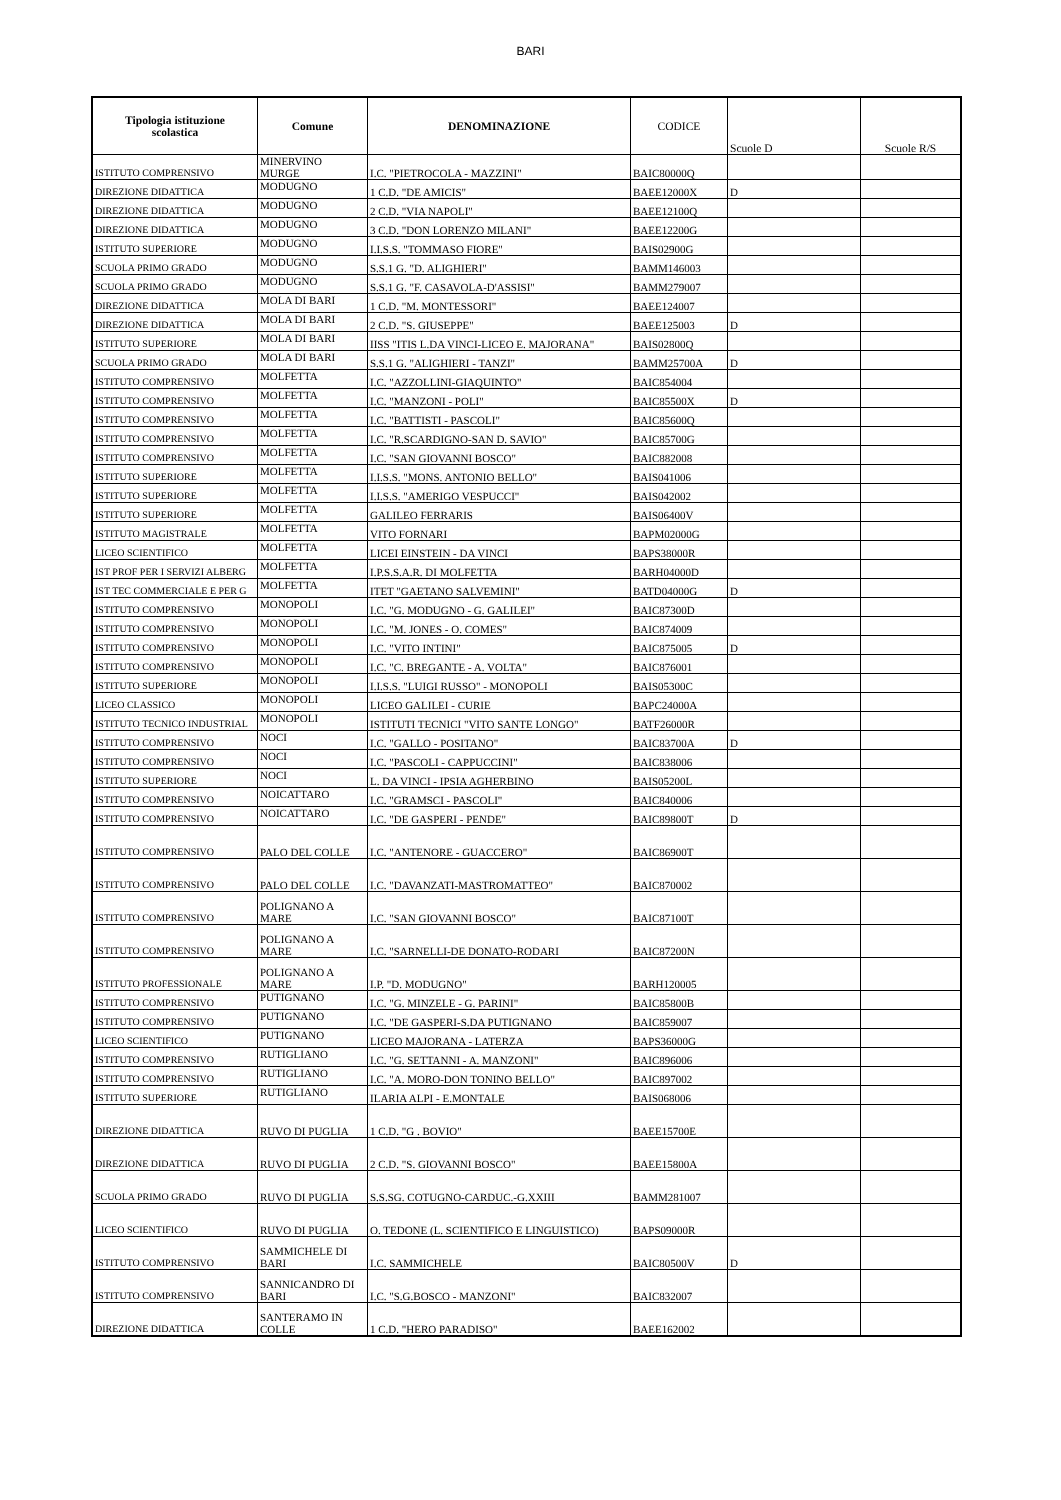BARI
| Tipologia istituzione scolastica | Comune | DENOMINAZIONE | CODICE | Scuole D | Scuole R/S |
| --- | --- | --- | --- | --- | --- |
| ISTITUTO COMPRENSIVO | MINERVINO MURGE | I.C. "PIETROCOLA - MAZZINI" | BAIC80000Q | | |
| DIREZIONE DIDATTICA | MODUGNO | 1 C.D. "DE AMICIS" | BAEE12000X | D | |
| DIREZIONE DIDATTICA | MODUGNO | 2 C.D. "VIA NAPOLI" | BAEE12100Q | | |
| DIREZIONE DIDATTICA | MODUGNO | 3 C.D. "DON LORENZO MILANI" | BAEE12200G | | |
| ISTITUTO SUPERIORE | MODUGNO | I.I.S.S. "TOMMASO FIORE" | BAIS02900G | | |
| SCUOLA PRIMO GRADO | MODUGNO | S.S.1 G. "D. ALIGHIERI" | BAMM146003 | | |
| SCUOLA PRIMO GRADO | MODUGNO | S.S.1 G. "F. CASAVOLA-D'ASSISI" | BAMM279007 | | |
| DIREZIONE DIDATTICA | MOLA DI BARI | 1 C.D. "M. MONTESSORI" | BAEE124007 | | |
| DIREZIONE DIDATTICA | MOLA DI BARI | 2 C.D. "S. GIUSEPPE" | BAEE125003 | D | |
| ISTITUTO SUPERIORE | MOLA DI BARI | IISS "ITIS L.DA VINCI-LICEO E. MAJORANA" | BAIS02800Q | | |
| SCUOLA PRIMO GRADO | MOLA DI BARI | S.S.1 G. "ALIGHIERI - TANZI" | BAMM25700A | D | |
| ISTITUTO COMPRENSIVO | MOLFETTA | I.C. "AZZOLLINI-GIAQUINTO" | BAIC854004 | | |
| ISTITUTO COMPRENSIVO | MOLFETTA | I.C. "MANZONI - POLI" | BAIC85500X | D | |
| ISTITUTO COMPRENSIVO | MOLFETTA | I.C. "BATTISTI - PASCOLI" | BAIC85600Q | | |
| ISTITUTO COMPRENSIVO | MOLFETTA | I.C. "R.SCARDIGNO-SAN D. SAVIO" | BAIC85700G | | |
| ISTITUTO COMPRENSIVO | MOLFETTA | I.C. "SAN GIOVANNI BOSCO" | BAIC882008 | | |
| ISTITUTO SUPERIORE | MOLFETTA | I.I.S.S. "MONS. ANTONIO BELLO" | BAIS041006 | | |
| ISTITUTO SUPERIORE | MOLFETTA | I.I.S.S. "AMERIGO VESPUCCI" | BAIS042002 | | |
| ISTITUTO SUPERIORE | MOLFETTA | GALILEO FERRARIS | BAIS06400V | | |
| ISTITUTO MAGISTRALE | MOLFETTA | VITO FORNARI | BAPM02000G | | |
| LICEO SCIENTIFICO | MOLFETTA | LICEI EINSTEIN - DA VINCI | BAPS38000R | | |
| IST PROF PER I SERVIZI ALBERG | MOLFETTA | I.P.S.S.A.R. DI MOLFETTA | BARH04000D | | |
| IST TEC COMMERCIALE E PER G | MOLFETTA | ITET "GAETANO SALVEMINI" | BATD04000G | D | |
| ISTITUTO COMPRENSIVO | MONOPOLI | I.C. "G. MODUGNO - G. GALILEI" | BAIC87300D | | |
| ISTITUTO COMPRENSIVO | MONOPOLI | I.C. "M. JONES - O. COMES" | BAIC874009 | | |
| ISTITUTO COMPRENSIVO | MONOPOLI | I.C. "VITO INTINI" | BAIC875005 | D | |
| ISTITUTO COMPRENSIVO | MONOPOLI | I.C. "C. BREGANTE - A. VOLTA" | BAIC876001 | | |
| ISTITUTO SUPERIORE | MONOPOLI | I.I.S.S. "LUIGI RUSSO" - MONOPOLI | BAIS05300C | | |
| LICEO CLASSICO | MONOPOLI | LICEO GALILEI - CURIE | BAPC24000A | | |
| ISTITUTO TECNICO INDUSTRIAL | MONOPOLI | ISTITUTI TECNICI "VITO SANTE LONGO" | BATF26000R | | |
| ISTITUTO COMPRENSIVO | NOCI | I.C. "GALLO - POSITANO" | BAIC83700A | D | |
| ISTITUTO COMPRENSIVO | NOCI | I.C. "PASCOLI - CAPPUCCINI" | BAIC838006 | | |
| ISTITUTO SUPERIORE | NOCI | L. DA VINCI - IPSIA AGHERBINO | BAIS05200L | | |
| ISTITUTO COMPRENSIVO | NOICATTARO | I.C. "GRAMSCI - PASCOLI" | BAIC840006 | | |
| ISTITUTO COMPRENSIVO | NOICATTARO | I.C. "DE GASPERI - PENDE" | BAIC89800T | D | |
| ISTITUTO COMPRENSIVO | PALO DEL COLLE | I.C. "ANTENORE - GUACCERO" | BAIC86900T | | |
| ISTITUTO COMPRENSIVO | PALO DEL COLLE | I.C. "DAVANZATI-MASTROMATTEO" | BAIC870002 | | |
| ISTITUTO COMPRENSIVO | POLIGNANO A MARE | I.C. "SAN GIOVANNI BOSCO" | BAIC87100T | | |
| ISTITUTO COMPRENSIVO | POLIGNANO A MARE | I.C. "SARNELLI-DE DONATO-RODARI | BAIC87200N | | |
| ISTITUTO PROFESSIONALE | POLIGNANO A MARE | I.P. "D. MODUGNO" | BARH120005 | | |
| ISTITUTO COMPRENSIVO | PUTIGNANO | I.C. "G. MINZELE - G. PARINI" | BAIC85800B | | |
| ISTITUTO COMPRENSIVO | PUTIGNANO | I.C. "DE GASPERI-S.DA PUTIGNANO | BAIC859007 | | |
| LICEO SCIENTIFICO | PUTIGNANO | LICEO MAJORANA - LATERZA | BAPS36000G | | |
| ISTITUTO COMPRENSIVO | RUTIGLIANO | I.C. "G. SETTANNI - A. MANZONI" | BAIC896006 | | |
| ISTITUTO COMPRENSIVO | RUTIGLIANO | I.C. "A. MORO-DON TONINO BELLO" | BAIC897002 | | |
| ISTITUTO SUPERIORE | RUTIGLIANO | ILARIA ALPI - E.MONTALE | BAIS068006 | | |
| DIREZIONE DIDATTICA | RUVO DI PUGLIA | 1 C.D. "G . BOVIO" | BAEE15700E | | |
| DIREZIONE DIDATTICA | RUVO DI PUGLIA | 2 C.D. "S. GIOVANNI BOSCO" | BAEE15800A | | |
| SCUOLA PRIMO GRADO | RUVO DI PUGLIA | S.S.SG. COTUGNO-CARDUC.-G.XXIII | BAMM281007 | | |
| LICEO SCIENTIFICO | RUVO DI PUGLIA | O. TEDONE (L. SCIENTIFICO E LINGUISTICO) | BAPS09000R | | |
| ISTITUTO COMPRENSIVO | SAMMICHELE DI BARI | I.C. SAMMICHELE | BAIC80500V | D | |
| ISTITUTO COMPRENSIVO | SANNICANDRO DI BARI | I.C. "S.G.BOSCO - MANZONI" | BAIC832007 | | |
| DIREZIONE DIDATTICA | SANTERAMO IN COLLE | 1 C.D. "HERO PARADISO" | BAEE162002 | | |